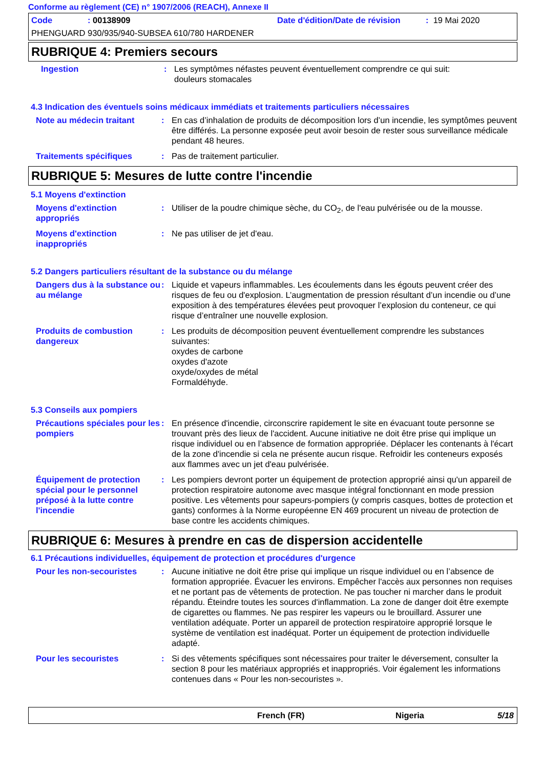Conforme au règlement (CE) n° 1907/2006 (REACH), Annexe II
Code: 00138909 Date d'édition/Date de révision: 19 Mai 2020
PHENGUARD 930/935/940-SUBSEA 610/780 HARDENER
RUBRIQUE 4: Premiers secours
Ingestion : Les symptômes néfastes peuvent éventuellement comprendre ce qui suit:
douleurs stomacales
4.3 Indication des éventuels soins médicaux immédiats et traitements particuliers nécessaires
Note au médecin traitant : En cas d’inhalation de produits de décomposition lors d’un incendie, les symptômes peuvent être différés. La personne exposée peut avoir besoin de rester sous surveillance médicale pendant 48 heures.
Traitements spécifiques : Pas de traitement particulier.
RUBRIQUE 5: Mesures de lutte contre l'incendie
5.1 Moyens d'extinction
Moyens d'extinction appropriés
: Utiliser de la poudre chimique sèche, du CO<sub>2</sub>, de l'eau pulvérisée ou de la mousse.
Moyens d'extinction inappropriés
: Ne pas utiliser de jet d'eau.
5.2 Dangers particuliers résultant de la substance ou du mélange
Dangers dus à la substance ou au mélange
: Liquide et vapeurs inflammables. Les écoulements dans les égouts peuvent créer des risques de feu ou d'explosion. L’augmentation de pression résultant d’un incendie ou d’une exposition à des températures élevées peut provoquer l’explosion du conteneur, ce qui risque d’entraîner une nouvelle explosion.
Produits de combustion dangereux
: Les produits de décomposition peuvent éventuellement comprendre les substances suivantes:
oxydes de carbone
oxydes d'azote
oxyde/oxydes de métal
Formaldéhyde.
5.3 Conseils aux pompiers
Précautions spéciales pour les pompiers
: En présence d'incendie, circonscrire rapidement le site en évacuant toute personne se trouvant près des lieux de l'accident. Aucune initiative ne doit être prise qui implique un risque individuel ou en l’absence de formation appropriée. Déplacer les contenants à l'écart de la zone d'incendie si cela ne présente aucun risque. Refroidir les conteneurs exposés aux flammes avec un jet d'eau pulvérisée.
Équipement de protection spécial pour le personnel préposé à la lutte contre l'incendie
: Les pompiers devront porter un équipement de protection approprié ainsi qu'un appareil de protection respiratoire autonome avec masque intégral fonctionnant en mode pression positive. Les vêtements pour sapeurs-pompiers (y compris casques, bottes de protection et gants) conformes à la Norme européenne EN 469 procurent un niveau de protection de base contre les accidents chimiques.
RUBRIQUE 6: Mesures à prendre en cas de dispersion accidentelle
6.1 Précautions individuelles, équipement de protection et procédures d'urgence
Pour les non-secouristes : Aucune initiative ne doit être prise qui implique un risque individuel ou en l’absence de formation appropriée. Évacuer les environs. Empêcher l'accès aux personnes non requises et ne portant pas de vêtements de protection. Ne pas toucher ni marcher dans le produit répandu. Éteindre toutes les sources d'inflammation. La zone de danger doit être exempte de cigarettes ou flammes. Ne pas respirer les vapeurs ou le brouillard. Assurer une ventilation adéquate. Porter un appareil de protection respiratoire approprié lorsque le système de ventilation est inadéquat. Porter un équipement de protection individuelle adapté.
Pour les secouristes : Si des vêtements spécifiques sont nécessaires pour traiter le déversement, consulter la section 8 pour les matériaux appropriés et inappropriés. Voir également les informations contenues dans « Pour les non-secouristes ».
French (FR) Nigeria 5/18